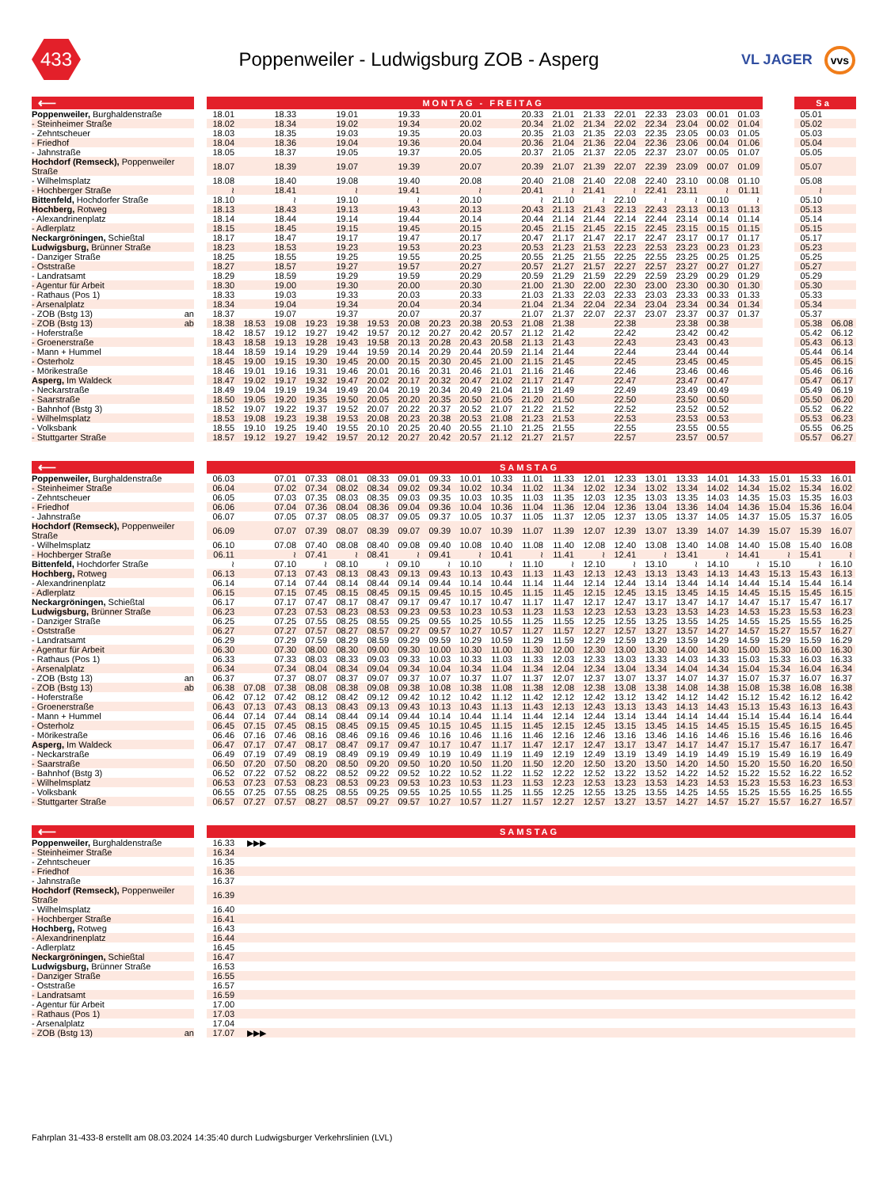433
Poppenweiler - Ludwigsburg ZOB - Asperg
VL JAGER vvs
| ⟵ | | MONTAG - FREITAG | | | | | | | | | | | | | | | | | | | Sa | |
| --- | --- | --- | --- | --- | --- | --- | --- | --- | --- | --- | --- | --- | --- | --- | --- | --- | --- | --- | --- | --- | --- | --- |
| Poppenweiler, Burghaldenstraße | | 18.01 | | 18.33 | | 19.01 | | 19.33 | | 20.01 | | 20.33 | 21.01 | 21.33 | 22.01 | 22.33 | 23.03 | 00.01 | 01.03 | | 05.01 | |
| - Steinheimer Straße | | 18.02 | | 18.34 | | 19.02 | | 19.34 | | 20.02 | | 20.34 | 21.02 | 21.34 | 22.02 | 22.34 | 23.04 | 00.02 | 01.04 | | 05.02 | |
| - Zehntscheuer | | 18.03 | | 18.35 | | 19.03 | | 19.35 | | 20.03 | | 20.35 | 21.03 | 21.35 | 22.03 | 22.35 | 23.05 | 00.03 | 01.05 | | 05.03 | |
| - Friedhof | | 18.04 | | 18.36 | | 19.04 | | 19.36 | | 20.04 | | 20.36 | 21.04 | 21.36 | 22.04 | 22.36 | 23.06 | 00.04 | 01.06 | | 05.04 | |
| - Jahnstraße | | 18.05 | | 18.37 | | 19.05 | | 19.37 | | 20.05 | | 20.37 | 21.05 | 21.37 | 22.05 | 22.37 | 23.07 | 00.05 | 01.07 | | 05.05 | |
| Hochdorf (Remseck), Poppenweiler Straße | | 18.07 | | 18.39 | | 19.07 | | 19.39 | | 20.07 | | 20.39 | 21.07 | 21.39 | 22.07 | 22.39 | 23.09 | 00.07 | 01.09 | | 05.07 | |
| - Wilhelmsplatz | | 18.08 | | 18.40 | | 19.08 | | 19.40 | | 20.08 | | 20.40 | 21.08 | 21.40 | 22.08 | 22.40 | 23.10 | 00.08 | 01.10 | | 05.08 | |
| - Hochberger Straße | | ≀ | | 18.41 | | ≀ | | 19.41 | | ≀ | | 20.41 | ≀ | 21.41 | ≀ | 22.41 | 23.11 | ≀ | 01.11 | | ≀ | |
| Bittenfeld, Hochdorfer Straße | | 18.10 | | ≀ | | 19.10 | | ≀ | | 20.10 | | ≀ | 21.10 | ≀ | 22.10 | ≀ | ≀ | 00.10 | ≀ | | 05.10 | |
| Hochberg, Rotweg | | 18.13 | | 18.43 | | 19.13 | | 19.43 | | 20.13 | | 20.43 | 21.13 | 21.43 | 22.13 | 22.43 | 23.13 | 00.13 | 01.13 | | 05.13 | |
| - Alexandrinenplatz | | 18.14 | | 18.44 | | 19.14 | | 19.44 | | 20.14 | | 20.44 | 21.14 | 21.44 | 22.14 | 22.44 | 23.14 | 00.14 | 01.14 | | 05.14 | |
| - Adlerplatz | | 18.15 | | 18.45 | | 19.15 | | 19.45 | | 20.15 | | 20.45 | 21.15 | 21.45 | 22.15 | 22.45 | 23.15 | 00.15 | 01.15 | | 05.15 | |
| Neckargröningen, Schießtal | | 18.17 | | 18.47 | | 19.17 | | 19.47 | | 20.17 | | 20.47 | 21.17 | 21.47 | 22.17 | 22.47 | 23.17 | 00.17 | 01.17 | | 05.17 | |
| Ludwigsburg, Brünner Straße | | 18.23 | | 18.53 | | 19.23 | | 19.53 | | 20.23 | | 20.53 | 21.23 | 21.53 | 22.23 | 22.53 | 23.23 | 00.23 | 01.23 | | 05.23 | |
| - Danziger Straße | | 18.25 | | 18.55 | | 19.25 | | 19.55 | | 20.25 | | 20.55 | 21.25 | 21.55 | 22.25 | 22.55 | 23.25 | 00.25 | 01.25 | | 05.25 | |
| - Oststraße | | 18.27 | | 18.57 | | 19.27 | | 19.57 | | 20.27 | | 20.57 | 21.27 | 21.57 | 22.27 | 22.57 | 23.27 | 00.27 | 01.27 | | 05.27 | |
| - Landratsamt | | 18.29 | | 18.59 | | 19.29 | | 19.59 | | 20.29 | | 20.59 | 21.29 | 21.59 | 22.29 | 22.59 | 23.29 | 00.29 | 01.29 | | 05.29 | |
| - Agentur für Arbeit | | 18.30 | | 19.00 | | 19.30 | | 20.00 | | 20.30 | | 21.00 | 21.30 | 22.00 | 22.30 | 23.00 | 23.30 | 00.30 | 01.30 | | 05.30 | |
| - Rathaus (Pos 1) | | 18.33 | | 19.03 | | 19.33 | | 20.03 | | 20.33 | | 21.03 | 21.33 | 22.03 | 22.33 | 23.03 | 23.33 | 00.33 | 01.33 | | 05.33 | |
| - Arsenalplatz | | 18.34 | | 19.04 | | 19.34 | | 20.04 | | 20.34 | | 21.04 | 21.34 | 22.04 | 22.34 | 23.04 | 23.34 | 00.34 | 01.34 | | 05.34 | |
| - ZOB (Bstg 13) an | | 18.37 | | 19.07 | | 19.37 | | 20.07 | | 20.37 | | 21.07 | 21.37 | 22.07 | 22.37 | 23.07 | 23.37 | 00.37 | 01.37 | | 05.37 | |
| - ZOB (Bstg 13) ab | | 18.38 | 18.53 | 19.08 | 19.23 | 19.38 | 19.53 | 20.08 | 20.23 | 20.38 | 20.53 | 21.08 | 21.38 | | 22.38 | | 23.38 | 00.38 | | | 05.38 | 06.08 |
| - Hoferstraße | | 18.42 | 18.57 | 19.12 | 19.27 | 19.42 | 19.57 | 20.12 | 20.27 | 20.42 | 20.57 | 21.12 | 21.42 | | 22.42 | | 23.42 | 00.42 | | | 05.42 | 06.12 |
| - Groenerstraße | | 18.43 | 18.58 | 19.13 | 19.28 | 19.43 | 19.58 | 20.13 | 20.28 | 20.43 | 20.58 | 21.13 | 21.43 | | 22.43 | | 23.43 | 00.43 | | | 05.43 | 06.13 |
| - Mann + Hummel | | 18.44 | 18.59 | 19.14 | 19.29 | 19.44 | 19.59 | 20.14 | 20.29 | 20.44 | 20.59 | 21.14 | 21.44 | | 22.44 | | 23.44 | 00.44 | | | 05.44 | 06.14 |
| - Osterholz | | 18.45 | 19.00 | 19.15 | 19.30 | 19.45 | 20.00 | 20.15 | 20.30 | 20.45 | 21.00 | 21.15 | 21.45 | | 22.45 | | 23.45 | 00.45 | | | 05.45 | 06.15 |
| - Mörikestraße | | 18.46 | 19.01 | 19.16 | 19.31 | 19.46 | 20.01 | 20.16 | 20.31 | 20.46 | 21.01 | 21.16 | 21.46 | | 22.46 | | 23.46 | 00.46 | | | 05.46 | 06.16 |
| Asperg, Im Waldeck | | 18.47 | 19.02 | 19.17 | 19.32 | 19.47 | 20.02 | 20.17 | 20.32 | 20.47 | 21.02 | 21.17 | 21.47 | | 22.47 | | 23.47 | 00.47 | | | 05.47 | 06.17 |
| - Neckarstraße | | 18.49 | 19.04 | 19.19 | 19.34 | 19.49 | 20.04 | 20.19 | 20.34 | 20.49 | 21.04 | 21.19 | 21.49 | | 22.49 | | 23.49 | 00.49 | | | 05.49 | 06.19 |
| - Saarstraße | | 18.50 | 19.05 | 19.20 | 19.35 | 19.50 | 20.05 | 20.20 | 20.35 | 20.50 | 21.05 | 21.20 | 21.50 | | 22.50 | | 23.50 | 00.50 | | | 05.50 | 06.20 |
| - Bahnhof (Bstg 3) | | 18.52 | 19.07 | 19.22 | 19.37 | 19.52 | 20.07 | 20.22 | 20.37 | 20.52 | 21.07 | 21.22 | 21.52 | | 22.52 | | 23.52 | 00.52 | | | 05.52 | 06.22 |
| - Wilhelmsplatz | | 18.53 | 19.08 | 19.23 | 19.38 | 19.53 | 20.08 | 20.23 | 20.38 | 20.53 | 21.08 | 21.23 | 21.53 | | 22.53 | | 23.53 | 00.53 | | | 05.53 | 06.23 |
| - Volksbank | | 18.55 | 19.10 | 19.25 | 19.40 | 19.55 | 20.10 | 20.25 | 20.40 | 20.55 | 21.10 | 21.25 | 21.55 | | 22.55 | | 23.55 | 00.55 | | | 05.55 | 06.25 |
| - Stuttgarter Straße | | 18.57 | 19.12 | 19.27 | 19.42 | 19.57 | 20.12 | 20.27 | 20.42 | 20.57 | 21.12 | 21.27 | 21.57 | | 22.57 | | 23.57 | 00.57 | | | 05.57 | 06.27 |
| ⟵ | | SAMSTAG | | | | | | | | | | | | | | | | | | | | |
| --- | --- | --- | --- | --- | --- | --- | --- | --- | --- | --- | --- | --- | --- | --- | --- | --- | --- | --- | --- | --- | --- | --- |
| Poppenweiler, Burghaldenstraße | | 06.03 | | 07.01 | 07.33 | 08.01 | 08.33 | 09.01 | 09.33 | 10.01 | 10.33 | 11.01 | 11.33 | 12.01 | 12.33 | 13.01 | 13.33 | 14.01 | 14.33 | 15.01 | 15.33 | 16.01 |
| - Steinheimer Straße | | 06.04 | | 07.02 | 07.34 | 08.02 | 08.34 | 09.02 | 09.34 | 10.02 | 10.34 | 11.02 | 11.34 | 12.02 | 12.34 | 13.02 | 13.34 | 14.02 | 14.34 | 15.02 | 15.34 | 16.02 |
| - Zehntscheuer | | 06.05 | | 07.03 | 07.35 | 08.03 | 08.35 | 09.03 | 09.35 | 10.03 | 10.35 | 11.03 | 11.35 | 12.03 | 12.35 | 13.03 | 13.35 | 14.03 | 14.35 | 15.03 | 15.35 | 16.03 |
| - Friedhof | | 06.06 | | 07.04 | 07.36 | 08.04 | 08.36 | 09.04 | 09.36 | 10.04 | 10.36 | 11.04 | 11.36 | 12.04 | 12.36 | 13.04 | 13.36 | 14.04 | 14.36 | 15.04 | 15.36 | 16.04 |
| - Jahnstraße | | 06.07 | | 07.05 | 07.37 | 08.05 | 08.37 | 09.05 | 09.37 | 10.05 | 10.37 | 11.05 | 11.37 | 12.05 | 12.37 | 13.05 | 13.37 | 14.05 | 14.37 | 15.05 | 15.37 | 16.05 |
| Hochdorf (Remseck), Poppenweiler Straße | | 06.09 | | 07.07 | 07.39 | 08.07 | 08.39 | 09.07 | 09.39 | 10.07 | 10.39 | 11.07 | 11.39 | 12.07 | 12.39 | 13.07 | 13.39 | 14.07 | 14.39 | 15.07 | 15.39 | 16.07 |
| - Wilhelmsplatz | | 06.10 | | 07.08 | 07.40 | 08.08 | 08.40 | 09.08 | 09.40 | 10.08 | 10.40 | 11.08 | 11.40 | 12.08 | 12.40 | 13.08 | 13.40 | 14.08 | 14.40 | 15.08 | 15.40 | 16.08 |
| - Hochberger Straße | | 06.11 | | ≀ | 07.41 | ≀ | 08.41 | ≀ | 09.41 | ≀ | 10.41 | ≀ | 11.41 | ≀ | 12.41 | ≀ | 13.41 | ≀ | 14.41 | ≀ | 15.41 | ≀ |
| Bittenfeld, Hochdorfer Straße | | ≀ | | 07.10 | ≀ | 08.10 | ≀ | 09.10 | ≀ | 10.10 | ≀ | 11.10 | ≀ | 12.10 | ≀ | 13.10 | ≀ | 14.10 | ≀ | 15.10 | ≀ | 16.10 |
| Hochberg, Rotweg | | 06.13 | | 07.13 | 07.43 | 08.13 | 08.43 | 09.13 | 09.43 | 10.13 | 10.43 | 11.13 | 11.43 | 12.13 | 12.43 | 13.13 | 13.43 | 14.13 | 14.43 | 15.13 | 15.43 | 16.13 |
| - Alexandrinenplatz | | 06.14 | | 07.14 | 07.44 | 08.14 | 08.44 | 09.14 | 09.44 | 10.14 | 10.44 | 11.14 | 11.44 | 12.14 | 12.44 | 13.14 | 13.44 | 14.14 | 14.44 | 15.14 | 15.44 | 16.14 |
| - Adlerplatz | | 06.15 | | 07.15 | 07.45 | 08.15 | 08.45 | 09.15 | 09.45 | 10.15 | 10.45 | 11.15 | 11.45 | 12.15 | 12.45 | 13.15 | 13.45 | 14.15 | 14.45 | 15.15 | 15.45 | 16.15 |
| Neckargröningen, Schießtal | | 06.17 | | 07.17 | 07.47 | 08.17 | 08.47 | 09.17 | 09.47 | 10.17 | 10.47 | 11.17 | 11.47 | 12.17 | 12.47 | 13.17 | 13.47 | 14.17 | 14.47 | 15.17 | 15.47 | 16.17 |
| Ludwigsburg, Brünner Straße | | 06.23 | | 07.23 | 07.53 | 08.23 | 08.53 | 09.23 | 09.53 | 10.23 | 10.53 | 11.23 | 11.53 | 12.23 | 12.53 | 13.23 | 13.53 | 14.23 | 14.53 | 15.23 | 15.53 | 16.23 |
| - Danziger Straße | | 06.25 | | 07.25 | 07.55 | 08.25 | 08.55 | 09.25 | 09.55 | 10.25 | 10.55 | 11.25 | 11.55 | 12.25 | 12.55 | 13.25 | 13.55 | 14.25 | 14.55 | 15.25 | 15.55 | 16.25 |
| - Oststraße | | 06.27 | | 07.27 | 07.57 | 08.27 | 08.57 | 09.27 | 09.57 | 10.27 | 10.57 | 11.27 | 11.57 | 12.27 | 12.57 | 13.27 | 13.57 | 14.27 | 14.57 | 15.27 | 15.57 | 16.27 |
| - Landratsamt | | 06.29 | | 07.29 | 07.59 | 08.29 | 08.59 | 09.29 | 09.59 | 10.29 | 10.59 | 11.29 | 11.59 | 12.29 | 12.59 | 13.29 | 13.59 | 14.29 | 14.59 | 15.29 | 15.59 | 16.29 |
| - Agentur für Arbeit | | 06.30 | | 07.30 | 08.00 | 08.30 | 09.00 | 09.30 | 10.00 | 10.30 | 11.00 | 11.30 | 12.00 | 12.30 | 13.00 | 13.30 | 14.00 | 14.30 | 15.00 | 15.30 | 16.00 | 16.30 |
| - Rathaus (Pos 1) | | 06.33 | | 07.33 | 08.03 | 08.33 | 09.03 | 09.33 | 10.03 | 10.33 | 11.03 | 11.33 | 12.03 | 12.33 | 13.03 | 13.33 | 14.03 | 14.33 | 15.03 | 15.33 | 16.03 | 16.33 |
| - Arsenalplatz | | 06.34 | | 07.34 | 08.04 | 08.34 | 09.04 | 09.34 | 10.04 | 10.34 | 11.04 | 11.34 | 12.04 | 12.34 | 13.04 | 13.34 | 14.04 | 14.34 | 15.04 | 15.34 | 16.04 | 16.34 |
| - ZOB (Bstg 13) an | | 06.37 | | 07.37 | 08.07 | 08.37 | 09.07 | 09.37 | 10.07 | 10.37 | 11.07 | 11.37 | 12.07 | 12.37 | 13.07 | 13.37 | 14.07 | 14.37 | 15.07 | 15.37 | 16.07 | 16.37 |
| - ZOB (Bstg 13) ab | | 06.38 | 07.08 | 07.38 | 08.08 | 08.38 | 09.08 | 09.38 | 10.08 | 10.38 | 11.08 | 11.38 | 12.08 | 12.38 | 13.08 | 13.38 | 14.08 | 14.38 | 15.08 | 15.38 | 16.08 | 16.38 |
| - Hoferstraße | | 06.42 | 07.12 | 07.42 | 08.12 | 08.42 | 09.12 | 09.42 | 10.12 | 10.42 | 11.12 | 11.42 | 12.12 | 12.42 | 13.12 | 13.42 | 14.12 | 14.42 | 15.12 | 15.42 | 16.12 | 16.42 |
| - Groenerstraße | | 06.43 | 07.13 | 07.43 | 08.13 | 08.43 | 09.13 | 09.43 | 10.13 | 10.43 | 11.13 | 11.43 | 12.13 | 12.43 | 13.13 | 13.43 | 14.13 | 14.43 | 15.13 | 15.43 | 16.13 | 16.43 |
| - Mann + Hummel | | 06.44 | 07.14 | 07.44 | 08.14 | 08.44 | 09.14 | 09.44 | 10.14 | 10.44 | 11.14 | 11.44 | 12.14 | 12.44 | 13.14 | 13.44 | 14.14 | 14.44 | 15.14 | 15.44 | 16.14 | 16.44 |
| - Osterholz | | 06.45 | 07.15 | 07.45 | 08.15 | 08.45 | 09.15 | 09.45 | 10.15 | 10.45 | 11.15 | 11.45 | 12.15 | 12.45 | 13.15 | 13.45 | 14.15 | 14.45 | 15.15 | 15.45 | 16.15 | 16.45 |
| - Mörikestraße | | 06.46 | 07.16 | 07.46 | 08.16 | 08.46 | 09.16 | 09.46 | 10.16 | 10.46 | 11.16 | 11.46 | 12.16 | 12.46 | 13.16 | 13.46 | 14.16 | 14.46 | 15.16 | 15.46 | 16.16 | 16.46 |
| Asperg, Im Waldeck | | 06.47 | 07.17 | 07.47 | 08.17 | 08.47 | 09.17 | 09.47 | 10.17 | 10.47 | 11.17 | 11.47 | 12.17 | 12.47 | 13.17 | 13.47 | 14.17 | 14.47 | 15.17 | 15.47 | 16.17 | 16.47 |
| - Neckarstraße | | 06.49 | 07.19 | 07.49 | 08.19 | 08.49 | 09.19 | 09.49 | 10.19 | 10.49 | 11.19 | 11.49 | 12.19 | 12.49 | 13.19 | 13.49 | 14.19 | 14.49 | 15.19 | 15.49 | 16.19 | 16.49 |
| - Saarstraße | | 06.50 | 07.20 | 07.50 | 08.20 | 08.50 | 09.20 | 09.50 | 10.20 | 10.50 | 11.20 | 11.50 | 12.20 | 12.50 | 13.20 | 13.50 | 14.20 | 14.50 | 15.20 | 15.50 | 16.20 | 16.50 |
| - Bahnhof (Bstg 3) | | 06.52 | 07.22 | 07.52 | 08.22 | 08.52 | 09.22 | 09.52 | 10.22 | 10.52 | 11.22 | 11.52 | 12.22 | 12.52 | 13.22 | 13.52 | 14.22 | 14.52 | 15.22 | 15.52 | 16.22 | 16.52 |
| - Wilhelmsplatz | | 06.53 | 07.23 | 07.53 | 08.23 | 08.53 | 09.23 | 09.53 | 10.23 | 10.53 | 11.23 | 11.53 | 12.23 | 12.53 | 13.23 | 13.53 | 14.23 | 14.53 | 15.23 | 15.53 | 16.23 | 16.53 |
| - Volksbank | | 06.55 | 07.25 | 07.55 | 08.25 | 08.55 | 09.25 | 09.55 | 10.25 | 10.55 | 11.25 | 11.55 | 12.25 | 12.55 | 13.25 | 13.55 | 14.25 | 14.55 | 15.25 | 15.55 | 16.25 | 16.55 |
| - Stuttgarter Straße | | 06.57 | 07.27 | 07.57 | 08.27 | 08.57 | 09.27 | 09.57 | 10.27 | 10.57 | 11.27 | 11.57 | 12.27 | 12.57 | 13.27 | 13.57 | 14.27 | 14.57 | 15.27 | 15.57 | 16.27 | 16.57 |
| ⟵ | | SAMSTAG | |
| --- | --- | --- | --- |
| Poppenweiler, Burghaldenstraße | | 16.33 | ▶▶▶ |
| - Steinheimer Straße | | 16.34 | |
| - Zehntscheuer | | 16.35 | |
| - Friedhof | | 16.36 | |
| - Jahnstraße | | 16.37 | |
| Hochdorf (Remseck), Poppenweiler Straße | | 16.39 | |
| - Wilhelmsplatz | | 16.40 | |
| - Hochberger Straße | | 16.41 | |
| Hochberg, Rotweg | | 16.43 | |
| - Alexandrinenplatz | | 16.44 | |
| - Adlerplatz | | 16.45 | |
| Neckargröningen, Schießtal | | 16.47 | |
| Ludwigsburg, Brünner Straße | | 16.53 | |
| - Danziger Straße | | 16.55 | |
| - Oststraße | | 16.57 | |
| - Landratsamt | | 16.59 | |
| - Agentur für Arbeit | | 17.00 | |
| - Rathaus (Pos 1) | | 17.03 | |
| - Arsenalplatz | | 17.04 | |
| - ZOB (Bstg 13) an | | 17.07 | ▶▶▶ |
Fahrplan 31-433-8 erstellt am 08.03.2024 14:35:40 durch Ludwigsburger Verkehrslinien (LVL)